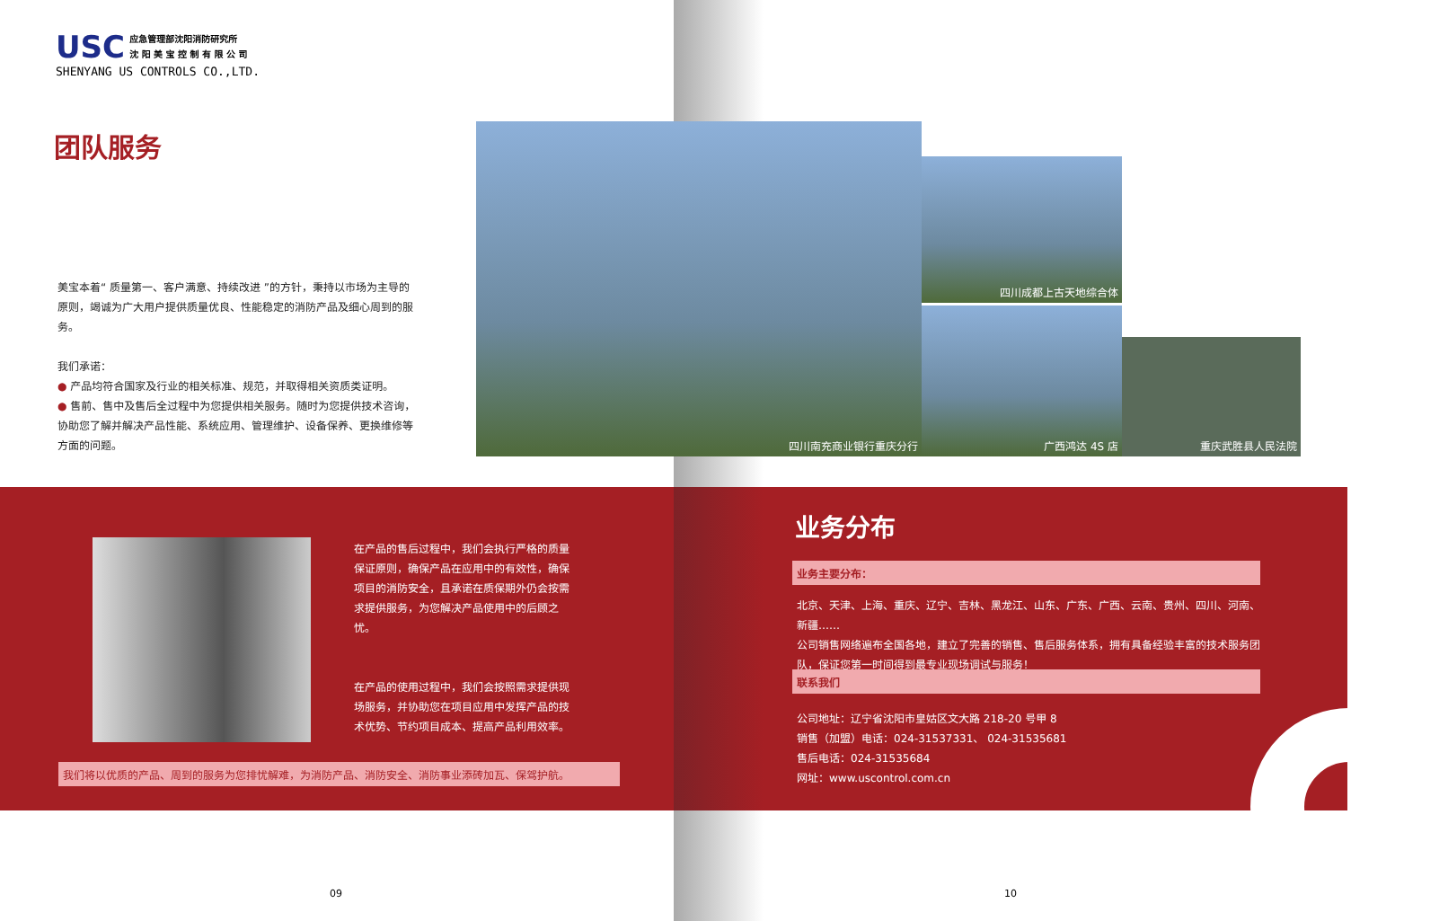USC 应急管理部沈阳消防研究所
沈 阳 美 宝 控 制 有 限 公 司
SHENYANG US CONTROLS CO.,LTD.
团队服务
美宝本着“ 质量第一、客户满意、持续改进 ”的方针，秉持以市场为主导的原则，竭诚为广大用户提供质量优良、性能稳定的消防产品及细心周到的服务。
我们承诺：
● 产品均符合国家及行业的相关标准、规范，并取得相关资质类证明。
● 售前、售中及售后全过程中为您提供相关服务。随时为您提供技术咨询，协助您了解并解决产品性能、系统应用、管理维护、设备保养、更换维修等方面的问题。
四川南充商业银行重庆分行
四川成都上古天地综合体
广西鸿达 4S 店
重庆武胜县人民法院
在产品的售后过程中，我们会执行严格的质量保证原则，确保产品在应用中的有效性，确保项目的消防安全，且承诺在质保期外仍会按需求提供服务，为您解决产品使用中的后顾之忧。
在产品的使用过程中，我们会按照需求提供现场服务，并协助您在项目应用中发挥产品的技术优势、节约项目成本、提高产品利用效率。
我们将以优质的产品、周到的服务为您排忧解难，为消防产品、消防安全、消防事业添砖加瓦、保驾护航。
业务分布
业务主要分布：
北京、天津、上海、重庆、辽宁、吉林、黑龙江、山东、广东、广西、云南、贵州、四川、河南、新疆……
公司销售网络遍布全国各地，建立了完善的销售、售后服务体系，拥有具备经验丰富的技术服务团队，保证您第一时间得到最专业现场调试与服务！
联系我们
公司地址：辽宁省沈阳市皇姑区文大路 218-20 号甲 8
销售（加盟）电话：024-31537331、 024-31535681
售后电话：024-31535684
网址：www.uscontrol.com.cn
09 10